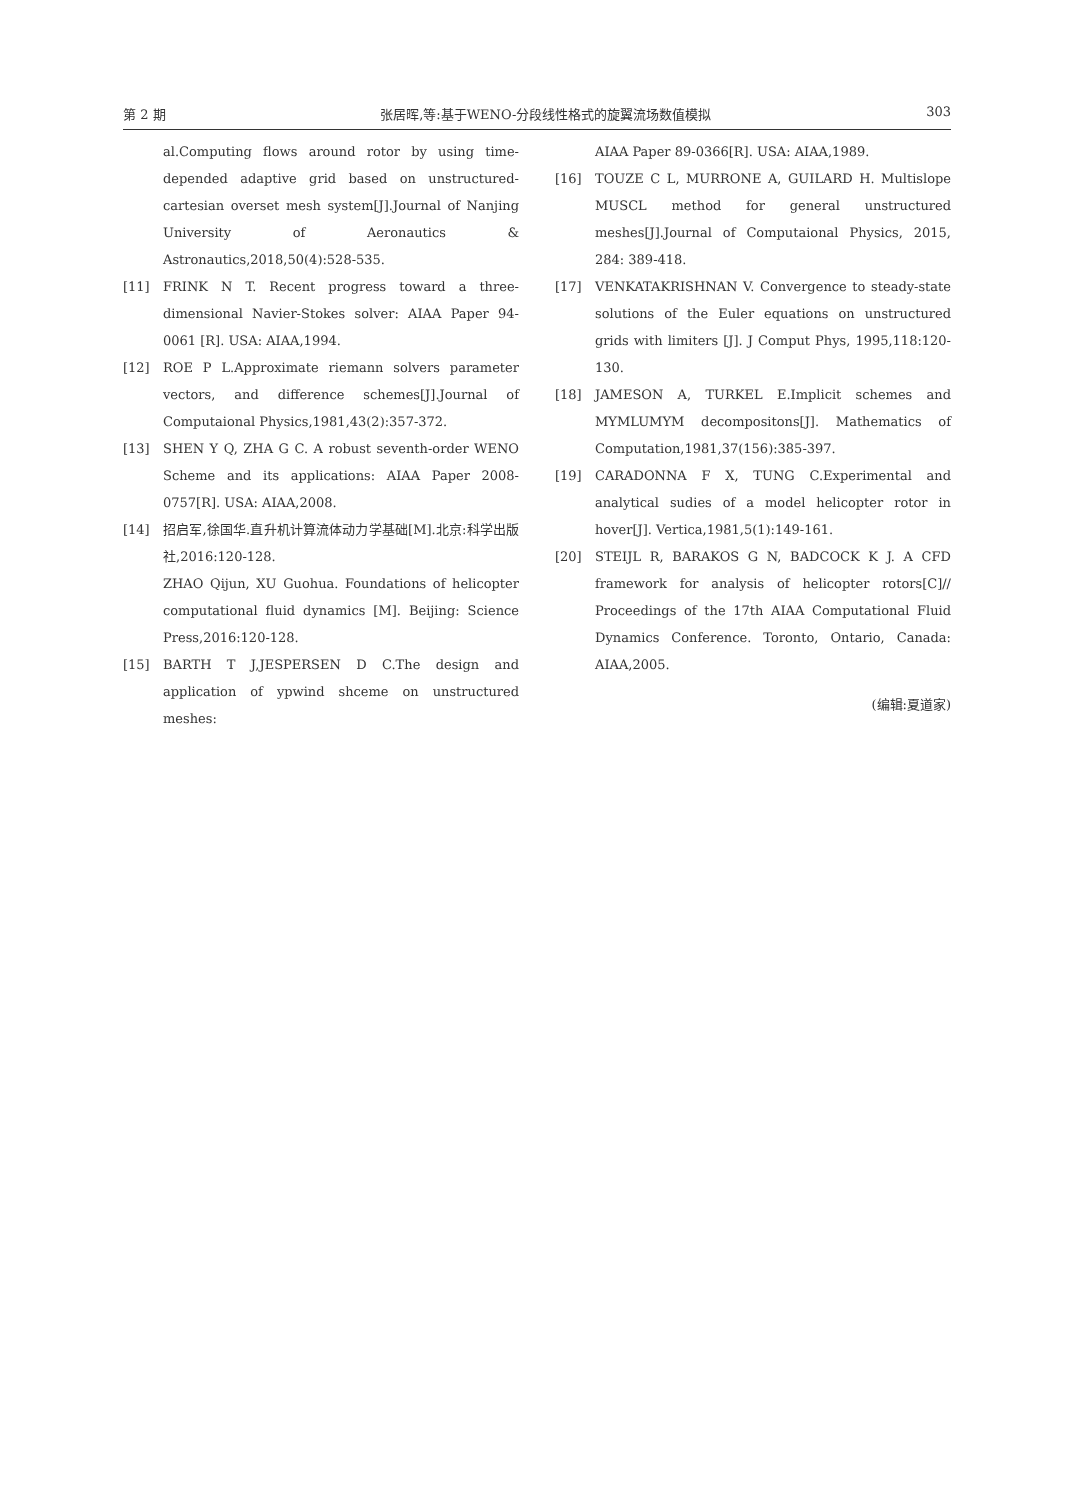第 2 期 张居晖,等:基于WENO-分段线性格式的旋翼流场数值模拟 303
al.Computing flows around rotor by using time-depended adaptive grid based on unstructured-cartesian overset mesh system[J].Journal of Nanjing University of Aeronautics & Astronautics,2018,50(4):528-535.
[11] FRINK N T. Recent progress toward a three-dimensional Navier-Stokes solver: AIAA Paper 94-0061 [R]. USA: AIAA,1994.
[12] ROE P L.Approximate riemann solvers parameter vectors, and difference schemes[J].Journal of Computaional Physics,1981,43(2):357-372.
[13] SHEN Y Q, ZHA G C. A robust seventh-order WENO Scheme and its applications: AIAA Paper 2008-0757[R]. USA: AIAA,2008.
[14] 招启军,徐国华.直升机计算流体动力学基础[M].北京:科学出版社,2016:120-128.
ZHAO Qijun, XU Guohua. Foundations of helicopter computational fluid dynamics [M]. Beijing: Science Press,2016:120-128.
[15] BARTH T J,JESPERSEN D C.The design and application of ypwind shceme on unstructured meshes:
AIAA Paper 89-0366[R]. USA: AIAA,1989.
[16] TOUZE C L, MURRONE A, GUILARD H. Multislope MUSCL method for general unstructured meshes[J].Journal of Computaional Physics, 2015, 284: 389-418.
[17] VENKATAKRISHNAN V. Convergence to steady-state solutions of the Euler equations on unstructured grids with limiters [J]. J Comput Phys, 1995,118:120-130.
[18] JAMESON A, TURKEL E.Implicit schemes and MYMLUMYM decompositons[J]. Mathematics of Computation,1981,37(156):385-397.
[19] CARADONNA F X, TUNG C.Experimental and analytical sudies of a model helicopter rotor in hover[J]. Vertica,1981,5(1):149-161.
[20] STEIJL R, BARAKOS G N, BADCOCK K J. A CFD framework for analysis of helicopter rotors[C]// Proceedings of the 17th AIAA Computational Fluid Dynamics Conference. Toronto, Ontario, Canada: AIAA,2005.
(编辑:夏道家)